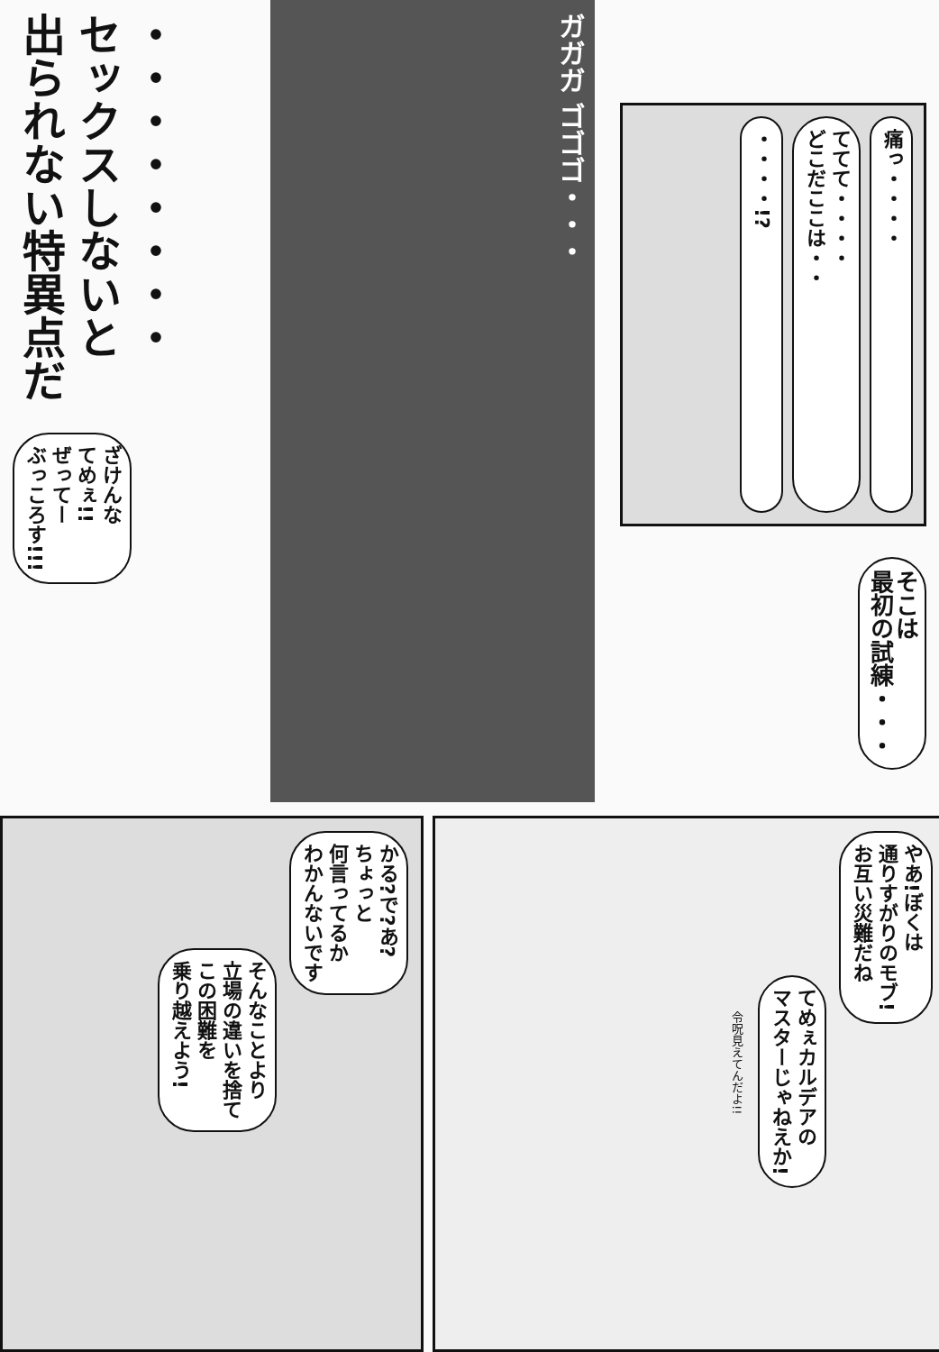・・・・・・・・
セックスしないと
出られない特異点だ
ざけんな
てめぇ!!
ぜってー
ぶっころす!!!
ガガガ ゴゴゴ・・・
痛っ・・・・
ててて・・・・
どこだここは・・
・・・・!?
そこは
最初の試練・・・
かる?で?あ?
ちょっと
何言ってるか
わかんないです
そんなことより
立場の違いを捨て
この困難を
乗り越えよう!
やあ!ぼくは
通りすがりのモブ!
お互い災難だね
てめぇカルデアの
マスターじゃねえか!
令呪見えてんだよ!!